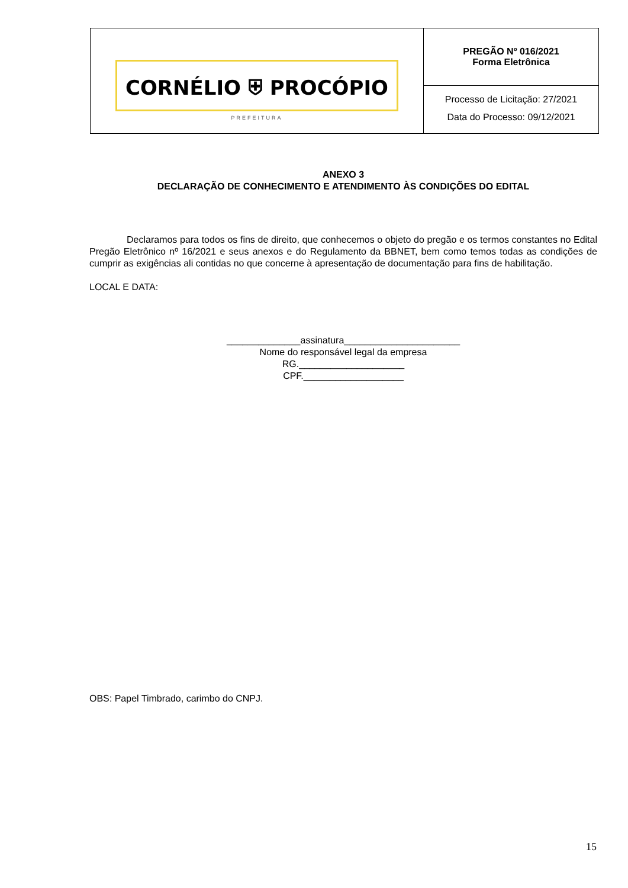| CORNÉLIO ⛨ PROCÓPIO PREFEITURA | PREGÃO Nº 016/2021 Forma Eletrônica |
| | Processo de Licitação: 27/2021 Data do Processo: 09/12/2021 |
ANEXO 3
DECLARAÇÃO DE CONHECIMENTO E ATENDIMENTO ÀS CONDIÇÕES DO EDITAL
Declaramos para todos os fins de direito, que conhecemos o objeto do pregão e os termos constantes no Edital Pregão Eletrônico nº 16/2021 e seus anexos e do Regulamento da BBNET, bem como temos todas as condições de cumprir as exigências ali contidas no que concerne à apresentação de documentação para fins de habilitação.
LOCAL E DATA:
______________assinatura______________________
Nome do responsável legal da empresa
RG.____________________
CPF.___________________
OBS: Papel Timbrado, carimbo do CNPJ.
15